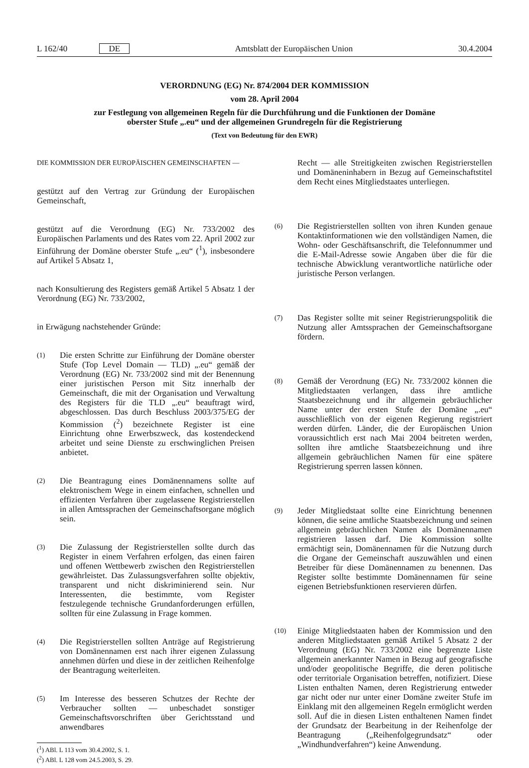L 162/40 DE Amtsblatt der Europäischen Union 30.4.2004
VERORDNUNG (EG) Nr. 874/2004 DER KOMMISSION
vom 28. April 2004
zur Festlegung von allgemeinen Regeln für die Durchführung und die Funktionen der Domäne
oberster Stufe „.eu“ und der allgemeinen Grundregeln für die Registrierung
(Text von Bedeutung für den EWR)
DIE KOMMISSION DER EUROPÄISCHEN GEMEINSCHAFTEN —
gestützt auf den Vertrag zur Gründung der Europäischen Gemeinschaft,
gestützt auf die Verordnung (EG) Nr. 733/2002 des Europäischen Parlaments und des Rates vom 22. April 2002 zur Einführung der Domäne oberster Stufe „.eu“ (<sup>1</sup>), insbesondere auf Artikel 5 Absatz 1,
nach Konsultierung des Registers gemäß Artikel 5 Absatz 1 der Verordnung (EG) Nr. 733/2002,
in Erwägung nachstehender Gründe:
(1) Die ersten Schritte zur Einführung der Domäne oberster Stufe (Top Level Domain — TLD) „.eu“ gemäß der Verordnung (EG) Nr. 733/2002 sind mit der Benennung einer juristischen Person mit Sitz innerhalb der Gemeinschaft, die mit der Organisation und Verwaltung des Registers für die TLD „.eu“ beauftragt wird, abgeschlossen. Das durch Beschluss 2003/375/EG der Kommission (<sup>2</sup>) bezeichnete Register ist eine Einrichtung ohne Erwerbszweck, das kostendeckend arbeitet und seine Dienste zu erschwinglichen Preisen anbietet.
(2) Die Beantragung eines Domänennamens sollte auf elektronischem Wege in einem einfachen, schnellen und effizienten Verfahren über zugelassene Registrierstellen in allen Amtssprachen der Gemeinschaftsorgane möglich sein.
(3) Die Zulassung der Registrierstellen sollte durch das Register in einem Verfahren erfolgen, das einen fairen und offenen Wettbewerb zwischen den Registrierstellen gewährleistet. Das Zulassungsverfahren sollte objektiv, transparent und nicht diskriminierend sein. Nur Interessenten, die bestimmte, vom Register festzulegende technische Grundanforderungen erfüllen, sollten für eine Zulassung in Frage kommen.
(4) Die Registrierstellen sollten Anträge auf Registrierung von Domänennamen erst nach ihrer eigenen Zulassung annehmen dürfen und diese in der zeitlichen Reihenfolge der Beantragung weiterleiten.
(5) Im Interesse des besseren Schutzes der Rechte der Verbraucher sollten — unbeschadet sonstiger Gemeinschaftsvorschriften über Gerichtsstand und anwendbares
(<sup>1</sup>) ABl. L 113 vom 30.4.2002, S. 1.
(<sup>2</sup>) ABl. L 128 vom 24.5.2003, S. 29.
Recht — alle Streitigkeiten zwischen Registrierstellen und Domäneninhabern in Bezug auf Gemeinschaftstitel dem Recht eines Mitgliedstaates unterliegen.
(6) Die Registrierstellen sollten von ihren Kunden genaue Kontaktinformationen wie den vollständigen Namen, die Wohn- oder Geschäftsanschrift, die Telefonnummer und die E-Mail-Adresse sowie Angaben über die für die technische Abwicklung verantwortliche natürliche oder juristische Person verlangen.
(7) Das Register sollte mit seiner Registrierungspolitik die Nutzung aller Amtssprachen der Gemeinschaftsorgane fördern.
(8) Gemäß der Verordnung (EG) Nr. 733/2002 können die Mitgliedstaaten verlangen, dass ihre amtliche Staatsbezeichnung und ihr allgemein gebräuchlicher Name unter der ersten Stufe der Domäne „.eu“ ausschließlich von der eigenen Regierung registriert werden dürfen. Länder, die der Europäischen Union voraussichtlich erst nach Mai 2004 beitreten werden, sollten ihre amtliche Staatsbezeichnung und ihre allgemein gebräuchlichen Namen für eine spätere Registrierung sperren lassen können.
(9) Jeder Mitgliedstaat sollte eine Einrichtung benennen können, die seine amtliche Staatsbezeichnung und seinen allgemein gebräuchlichen Namen als Domänennamen registrieren lassen darf. Die Kommission sollte ermächtigt sein, Domänennamen für die Nutzung durch die Organe der Gemeinschaft auszuwählen und einen Betreiber für diese Domänennamen zu benennen. Das Register sollte bestimmte Domänennamen für seine eigenen Betriebsfunktionen reservieren dürfen.
(10) Einige Mitgliedstaaten haben der Kommission und den anderen Mitgliedstaaten gemäß Artikel 5 Absatz 2 der Verordnung (EG) Nr. 733/2002 eine begrenzte Liste allgemein anerkannter Namen in Bezug auf geografische und/oder geopolitische Begriffe, die deren politische oder territoriale Organisation betreffen, notifiziert. Diese Listen enthalten Namen, deren Registrierung entweder gar nicht oder nur unter einer Domäne zweiter Stufe im Einklang mit den allgemeinen Regeln ermöglicht werden soll. Auf die in diesen Listen enthaltenen Namen findet der Grundsatz der Bearbeitung in der Reihenfolge der Beantragung („Reihenfolgegrundsatz“ oder „Windhundverfahren“) keine Anwendung.